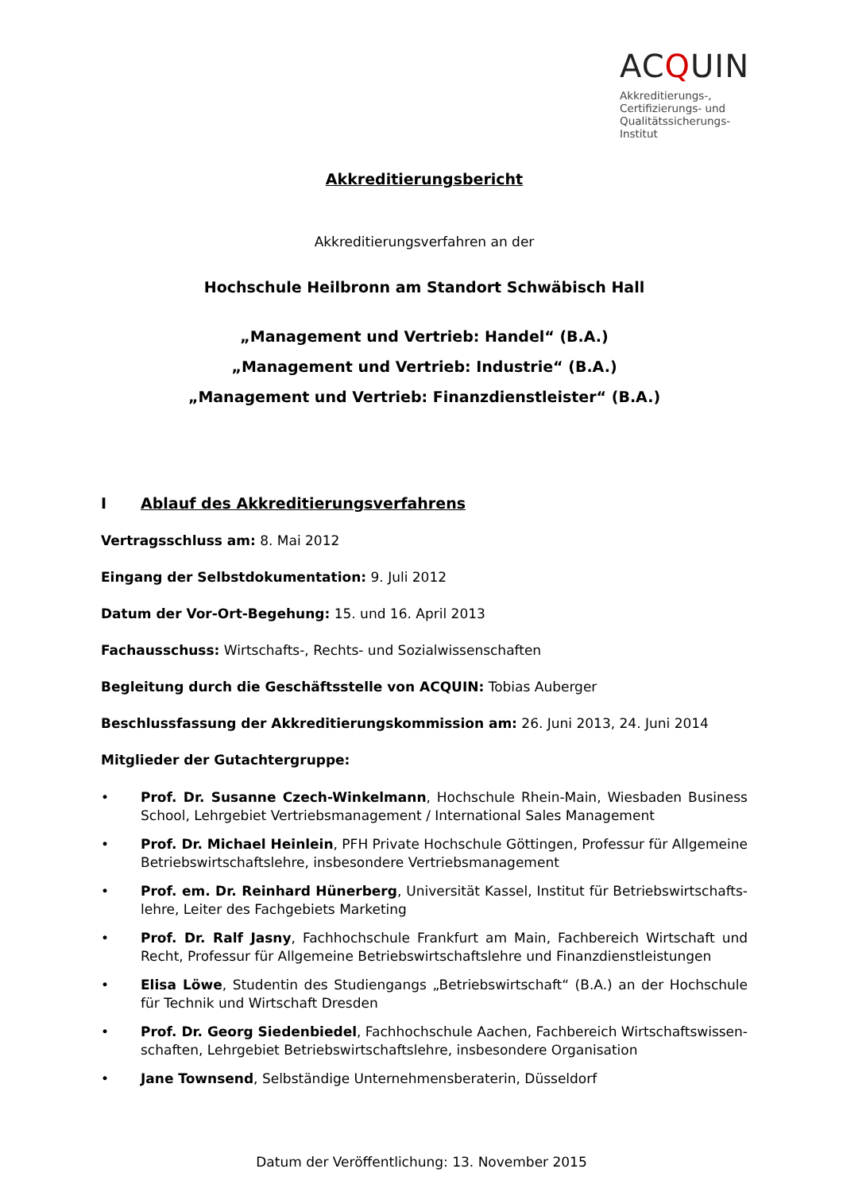ACQUIN
Akkreditierungs-,
Certifizierungs- und
Qualitätssicherungs-
Institut
Akkreditierungsbericht
Akkreditierungsverfahren an der
Hochschule Heilbronn am Standort Schwäbisch Hall
„Management und Vertrieb: Handel“ (B.A.)
„Management und Vertrieb: Industrie“ (B.A.)
„Management und Vertrieb: Finanzdienstleister“ (B.A.)
I Ablauf des Akkreditierungsverfahrens
Vertragsschluss am: 8. Mai 2012
Eingang der Selbstdokumentation: 9. Juli 2012
Datum der Vor-Ort-Begehung: 15. und 16. April 2013
Fachausschuss: Wirtschafts-, Rechts- und Sozialwissenschaften
Begleitung durch die Geschäftsstelle von ACQUIN: Tobias Auberger
Beschlussfassung der Akkreditierungskommission am: 26. Juni 2013, 24. Juni 2014
Mitglieder der Gutachtergruppe:
• Prof. Dr. Susanne Czech-Winkelmann, Hochschule Rhein-Main, Wiesbaden Business School, Lehrgebiet Vertriebsmanagement / International Sales Management
• Prof. Dr. Michael Heinlein, PFH Private Hochschule Göttingen, Professur für Allgemeine Betriebswirtschaftslehre, insbesondere Vertriebsmanagement
• Prof. em. Dr. Reinhard Hünerberg, Universität Kassel, Institut für Betriebswirtschafts-lehre, Leiter des Fachgebiets Marketing
• Prof. Dr. Ralf Jasny, Fachhochschule Frankfurt am Main, Fachbereich Wirtschaft und Recht, Professur für Allgemeine Betriebswirtschaftslehre und Finanzdienstleistungen
• Elisa Löwe, Studentin des Studiengangs „Betriebswirtschaft“ (B.A.) an der Hochschule für Technik und Wirtschaft Dresden
• Prof. Dr. Georg Siedenbiedel, Fachhochschule Aachen, Fachbereich Wirtschaftswissen-schaften, Lehrgebiet Betriebswirtschaftslehre, insbesondere Organisation
• Jane Townsend, Selbständige Unternehmensberaterin, Düsseldorf
Datum der Veröffentlichung: 13. November 2015